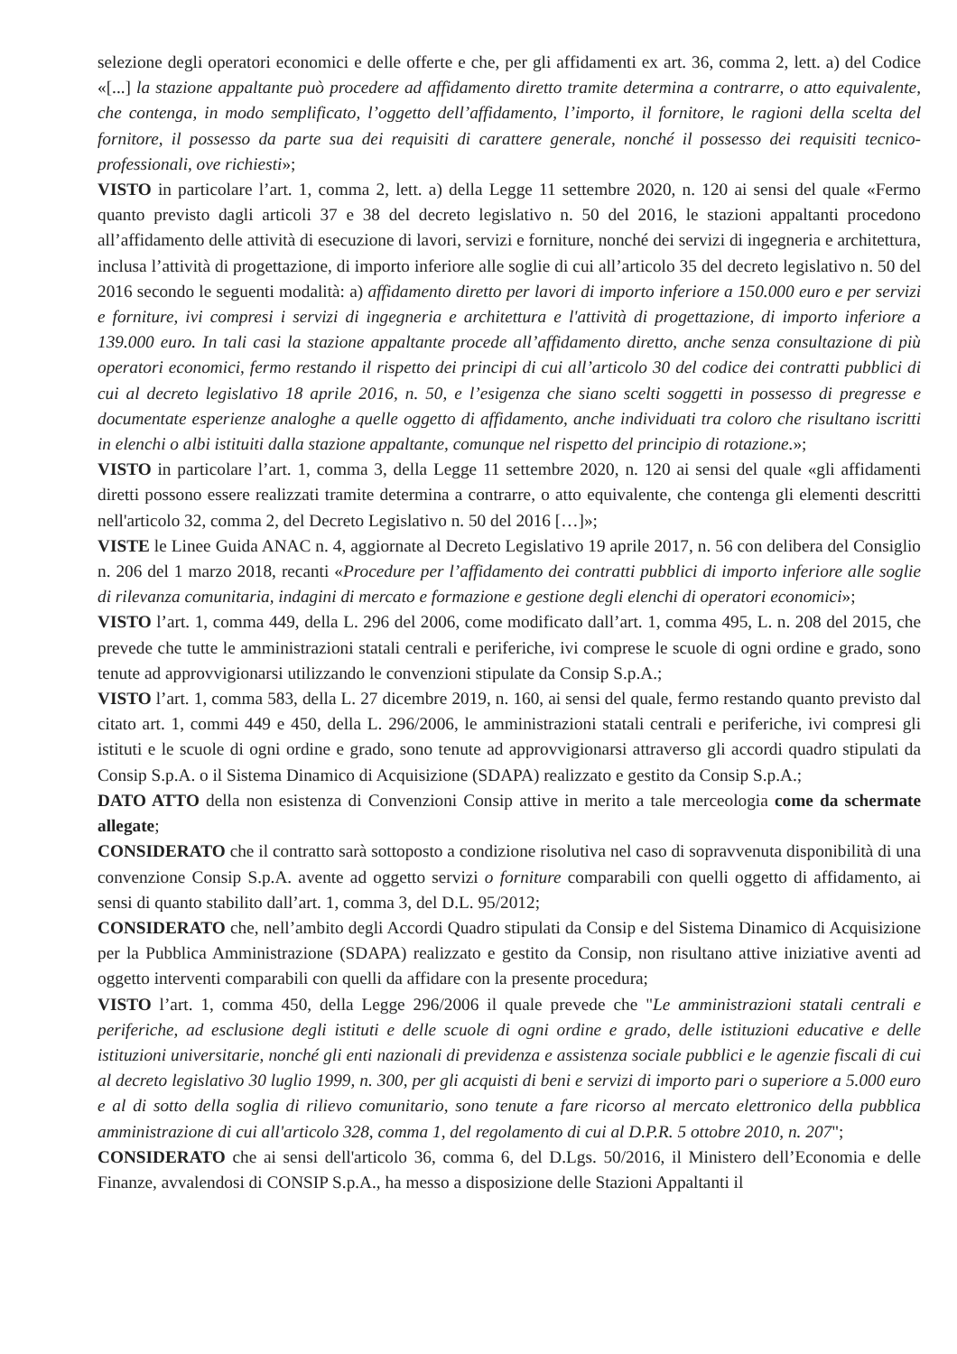selezione degli operatori economici e delle offerte e che, per gli affidamenti ex art. 36, comma 2, lett. a) del Codice «[...] la stazione appaltante può procedere ad affidamento diretto tramite determina a contrarre, o atto equivalente, che contenga, in modo semplificato, l’oggetto dell’affidamento, l’importo, il fornitore, le ragioni della scelta del fornitore, il possesso da parte sua dei requisiti di carattere generale, nonché il possesso dei requisiti tecnico-professionali, ove richiesti»;
VISTO in particolare l’art. 1, comma 2, lett. a) della Legge 11 settembre 2020, n. 120 ai sensi del quale «Fermo quanto previsto dagli articoli 37 e 38 del decreto legislativo n. 50 del 2016, le stazioni appaltanti procedono all’affidamento delle attività di esecuzione di lavori, servizi e forniture, nonché dei servizi di ingegneria e architettura, inclusa l’attività di progettazione, di importo inferiore alle soglie di cui all’articolo 35 del decreto legislativo n. 50 del 2016 secondo le seguenti modalità: a) affidamento diretto per lavori di importo inferiore a 150.000 euro e per servizi e forniture, ivi compresi i servizi di ingegneria e architettura e l'attività di progettazione, di importo inferiore a 139.000 euro. In tali casi la stazione appaltante procede all’affidamento diretto, anche senza consultazione di più operatori economici, fermo restando il rispetto dei principi di cui all’articolo 30 del codice dei contratti pubblici di cui al decreto legislativo 18 aprile 2016, n. 50, e l’esigenza che siano scelti soggetti in possesso di pregresse e documentate esperienze analoghe a quelle oggetto di affidamento, anche individuati tra coloro che risultano iscritti in elenchi o albi istituiti dalla stazione appaltante, comunque nel rispetto del principio di rotazione.»;
VISTO in particolare l’art. 1, comma 3, della Legge 11 settembre 2020, n. 120 ai sensi del quale «gli affidamenti diretti possono essere realizzati tramite determina a contrarre, o atto equivalente, che contenga gli elementi descritti nell'articolo 32, comma 2, del Decreto Legislativo n. 50 del 2016 […]»;
VISTE le Linee Guida ANAC n. 4, aggiornate al Decreto Legislativo 19 aprile 2017, n. 56 con delibera del Consiglio n. 206 del 1 marzo 2018, recanti «Procedure per l’affidamento dei contratti pubblici di importo inferiore alle soglie di rilevanza comunitaria, indagini di mercato e formazione e gestione degli elenchi di operatori economici»;
VISTO l’art. 1, comma 449, della L. 296 del 2006, come modificato dall’art. 1, comma 495, L. n. 208 del 2015, che prevede che tutte le amministrazioni statali centrali e periferiche, ivi comprese le scuole di ogni ordine e grado, sono tenute ad approvvigionarsi utilizzando le convenzioni stipulate da Consip S.p.A.;
VISTO l’art. 1, comma 583, della L. 27 dicembre 2019, n. 160, ai sensi del quale, fermo restando quanto previsto dal citato art. 1, commi 449 e 450, della L. 296/2006, le amministrazioni statali centrali e periferiche, ivi compresi gli istituti e le scuole di ogni ordine e grado, sono tenute ad approvvigionarsi attraverso gli accordi quadro stipulati da Consip S.p.A. o il Sistema Dinamico di Acquisizione (SDAPA) realizzato e gestito da Consip S.p.A.;
DATO ATTO della non esistenza di Convenzioni Consip attive in merito a tale merceologia come da schermate allegate;
CONSIDERATO che il contratto sarà sottoposto a condizione risolutiva nel caso di sopravvenuta disponibilità di una convenzione Consip S.p.A. avente ad oggetto servizi o forniture comparabili con quelli oggetto di affidamento, ai sensi di quanto stabilito dall’art. 1, comma 3, del D.L. 95/2012;
CONSIDERATO che, nell’ambito degli Accordi Quadro stipulati da Consip e del Sistema Dinamico di Acquisizione per la Pubblica Amministrazione (SDAPA) realizzato e gestito da Consip, non risultano attive iniziative aventi ad oggetto interventi comparabili con quelli da affidare con la presente procedura;
VISTO l’art. 1, comma 450, della Legge 296/2006 il quale prevede che "Le amministrazioni statali centrali e periferiche, ad esclusione degli istituti e delle scuole di ogni ordine e grado, delle istituzioni educative e delle istituzioni universitarie, nonché gli enti nazionali di previdenza e assistenza sociale pubblici e le agenzie fiscali di cui al decreto legislativo 30 luglio 1999, n. 300, per gli acquisti di beni e servizi di importo pari o superiore a 5.000 euro e al di sotto della soglia di rilievo comunitario, sono tenute a fare ricorso al mercato elettronico della pubblica amministrazione di cui all'articolo 328, comma 1, del regolamento di cui al D.P.R. 5 ottobre 2010, n. 207";
CONSIDERATO che ai sensi dell'articolo 36, comma 6, del D.Lgs. 50/2016, il Ministero dell’Economia e delle Finanze, avvalendosi di CONSIP S.p.A., ha messo a disposizione delle Stazioni Appaltanti il